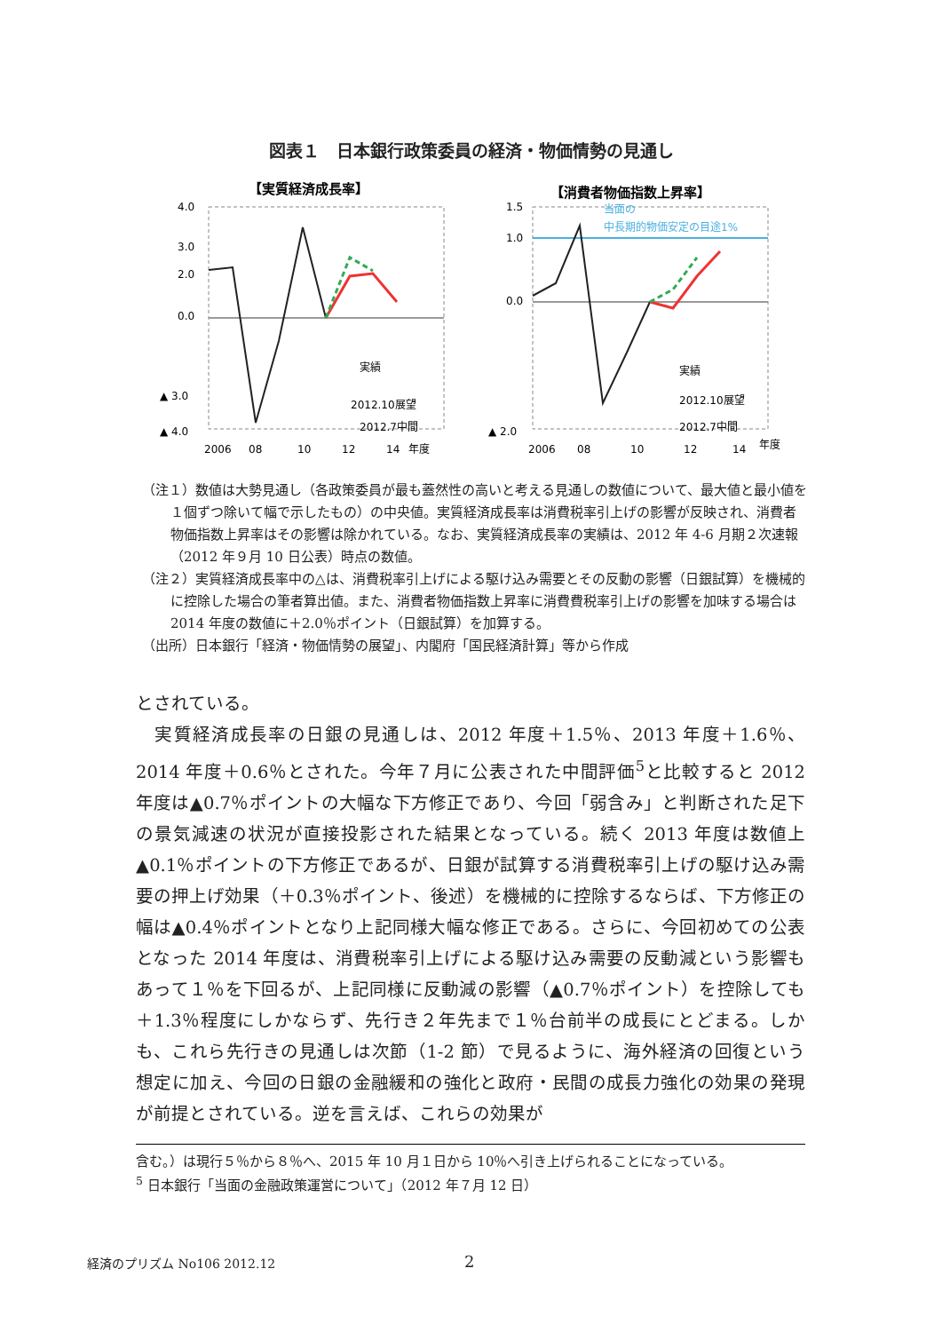図表１　日本銀行政策委員の経済・物価情勢の見通し
【実質経済成長率】
【消費者物価指数上昇率】
4.0
3.0
2.0
0.0
▲ 3.0
▲ 4.0
2006
08
10
12
14
年度
2012.10展望
実績
2012.7中間
1.5
1.0
0.0
▲ 2.0
2006
08
10
12
14
年度
実績
2012.10展望
2012.7中間
当面の
中長期的物価安定の目途1%
（注１）数値は大勢見通し（各政策委員が最も蓋然性の高いと考える見通しの数値について、最大値と最小値を１個ずつ除いて幅で示したもの）の中央値。実質経済成長率は消費税率引上げの影響が反映され、消費者物価指数上昇率はその影響は除かれている。なお、実質経済成長率の実績は、2012 年 4-6 月期２次速報（2012 年９月 10 日公表）時点の数値。
（注２）実質経済成長率中の△は、消費税率引上げによる駆け込み需要とその反動の影響（日銀試算）を機械的に控除した場合の筆者算出値。また、消費者物価指数上昇率に消費費税率引上げの影響を加味する場合は 2014 年度の数値に＋2.0％ポイント（日銀試算）を加算する。
（出所）日本銀行「経済・物価情勢の展望」、内閣府「国民経済計算」等から作成
とされている。
　実質経済成長率の日銀の見通しは、2012 年度＋1.5％、2013 年度＋1.6％、2014 年度＋0.6％とされた。今年７月に公表された中間評価<sup>5</sup>と比較すると 2012 年度は▲0.7％ポイントの大幅な下方修正であり、今回「弱含み」と判断された足下の景気減速の状況が直接投影された結果となっている。続く 2013 年度は数値上▲0.1％ポイントの下方修正であるが、日銀が試算する消費税率引上げの駆け込み需要の押上げ効果（＋0.3％ポイント、後述）を機械的に控除するならば、下方修正の幅は▲0.4％ポイントとなり上記同様大幅な修正である。さらに、今回初めての公表となった 2014 年度は、消費税率引上げによる駆け込み需要の反動減という影響もあって１％を下回るが、上記同様に反動減の影響（▲0.7％ポイント）を控除しても＋1.3％程度にしかならず、先行き２年先まで１％台前半の成長にとどまる。しかも、これら先行きの見通しは次節（1-2 節）で見るように、海外経済の回復という想定に加え、今回の日銀の金融緩和の強化と政府・民間の成長力強化の効果の発現が前提とされている。逆を言えば、これらの効果が
含む。）は現行５％から８％へ、2015 年 10 月１日から 10％へ引き上げられることになっている。
<sup>5</sup> 日本銀行「当面の金融政策運営について」（2012 年７月 12 日）
経済のプリズム No106 2012.12 2